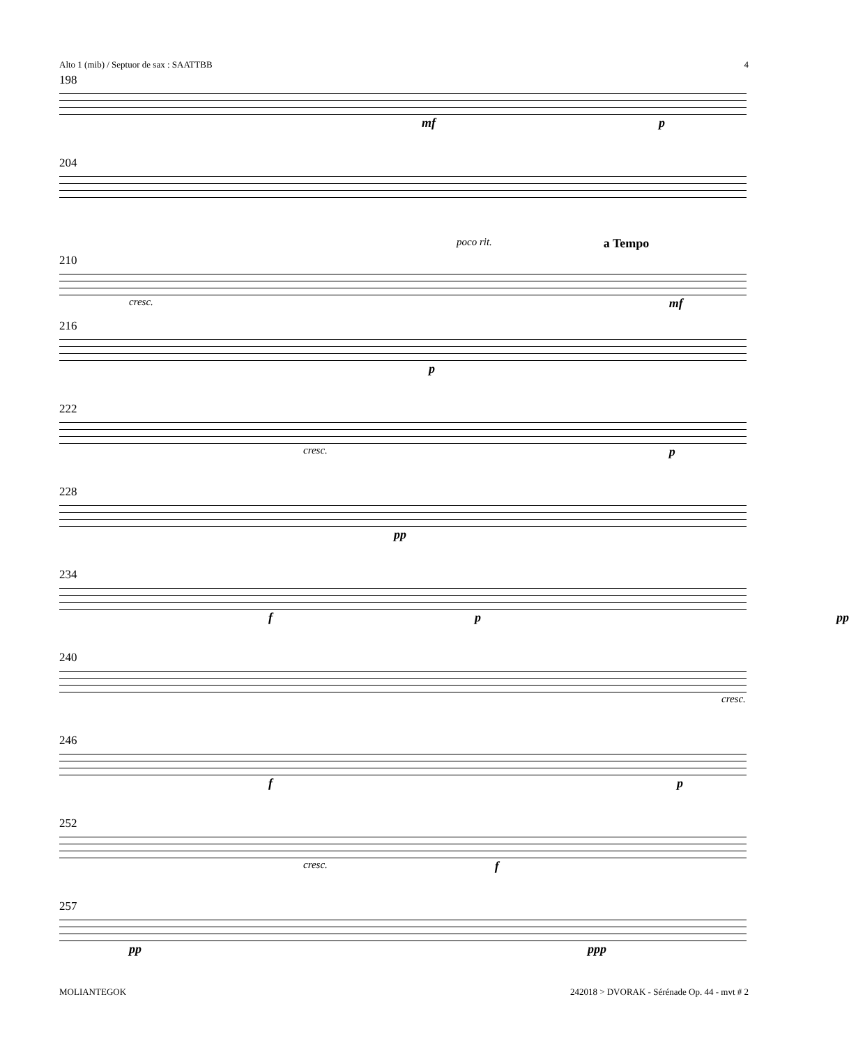Alto 1 (mib) / Septuor de sax : SAATTBB 4
198
mf p
204
poco rit. a Tempo
210
cresc. mf
216
p
222
cresc. p
228
pp
234
f p pp
240
cresc.
246
f p
252
cresc. f
257
pp ppp
MOLIANTEGOK 242018 > DVORAK - Sérénade Op. 44 - mvt # 2